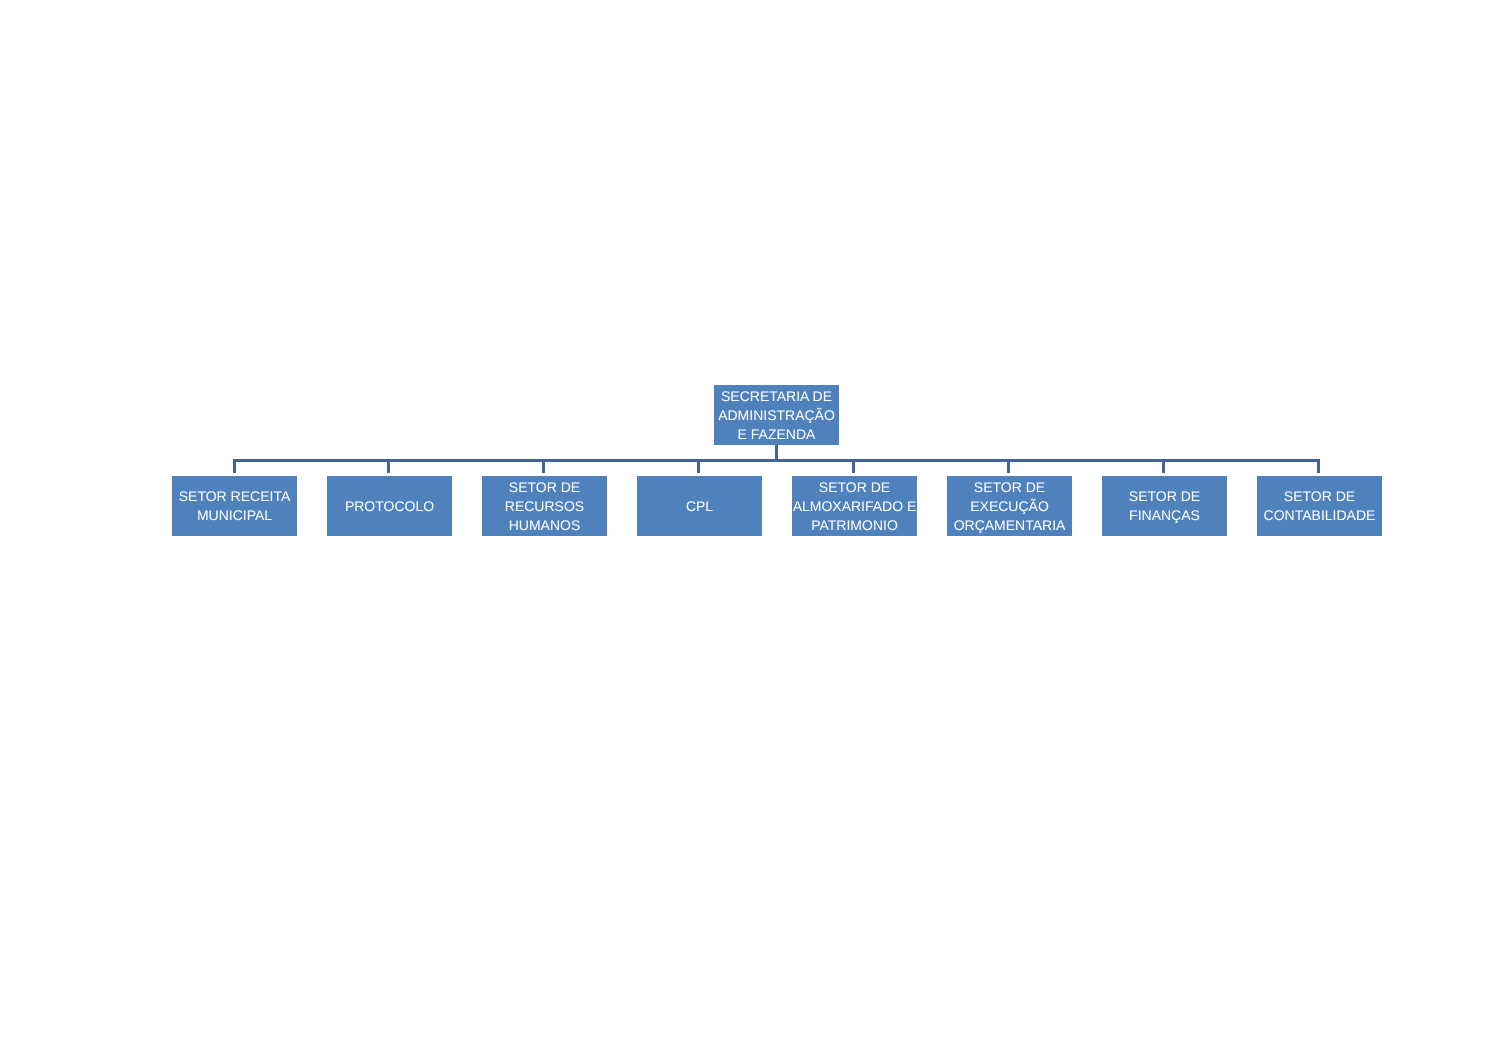SECRETARIA DE ADMINISTRAÇÃO E FAZENDA
SETOR RECEITA MUNICIPAL
PROTOCOLO SETOR DE RECURSOS HUMANOS
CPL SETOR DE ALMOXARIFADO E PATRIMONIO
SETOR DE EXECUÇÃO ORÇAMENTARIA
SETOR DE FINANÇAS
SETOR DE CONTABILIDADE